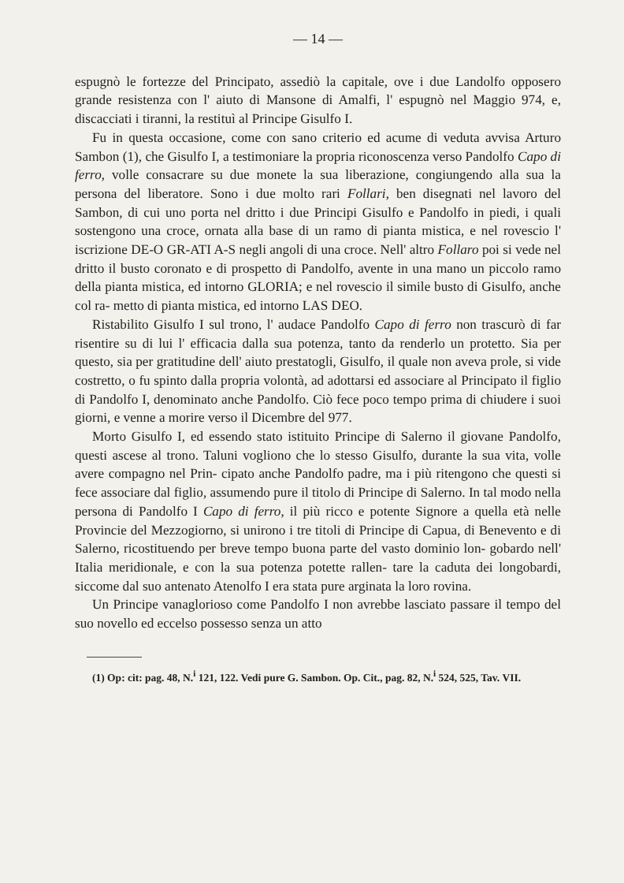— 14 —
espugnò le fortezze del Principato, assediò la capitale, ove i due Landolfo opposero grande resistenza con l' aiuto di Mansone di Amalfi, l' espugnò nel Maggio 974, e, discacciati i tiranni, la restituì al Principe Gisulfo I.
Fu in questa occasione, come con sano criterio ed acume di veduta avvisa Arturo Sambon (1), che Gisulfo I, a testimoniare la propria riconoscenza verso Pandolfo Capo di ferro, volle consacrare su due monete la sua liberazione, congiungendo alla sua la persona del liberatore. Sono i due molto rari Follari, ben disegnati nel lavoro del Sambon, di cui uno porta nel dritto i due Principi Gisulfo e Pandolfo in piedi, i quali sostengono una croce, ornata alla base di un ramo di pianta mistica, e nel rovescio l' iscrizione DE-O GR-ATI A-S negli angoli di una croce. Nell' altro Follaro poi si vede nel dritto il busto coronato e di prospetto di Pandolfo, avente in una mano un piccolo ramo della pianta mistica, ed intorno GLORIA; e nel rovescio il simile busto di Gisulfo, anche col ra- metto di pianta mistica, ed intorno LAS DEO.
Ristabilito Gisulfo I sul trono, l' audace Pandolfo Capo di ferro non trascurò di far risentire su di lui l' efficacia dalla sua potenza, tanto da renderlo un protetto. Sia per questo, sia per gratitudine dell' aiuto prestatogli, Gisulfo, il quale non aveva prole, si vide costretto, o fu spinto dalla propria volontà, ad adottarsi ed associare al Principato il figlio di Pandolfo I, denominato anche Pandolfo. Ciò fece poco tempo prima di chiudere i suoi giorni, e venne a morire verso il Dicembre del 977.
Morto Gisulfo I, ed essendo stato istituito Principe di Salerno il giovane Pandolfo, questi ascese al trono. Taluni vogliono che lo stesso Gisulfo, durante la sua vita, volle avere compagno nel Prin- cipato anche Pandolfo padre, ma i più ritengono che questi si fece associare dal figlio, assumendo pure il titolo di Principe di Salerno. In tal modo nella persona di Pandolfo I Capo di ferro, il più ricco e potente Signore a quella età nelle Provincie del Mezzogiorno, si unirono i tre titoli di Principe di Capua, di Benevento e di Salerno, ricostituendo per breve tempo buona parte del vasto dominio lon- gobardo nell' Italia meridionale, e con la sua potenza potette rallen- tare la caduta dei longobardi, siccome dal suo antenato Atenolfo I era stata pure arginata la loro rovina.
Un Principe vanaglorioso come Pandolfo I non avrebbe lasciato passare il tempo del suo novello ed eccelso possesso senza un atto
(1) Op: cit: pag. 48, N.<sup>i</sup> 121, 122. Vedi pure G. Sambon. Op. Cit., pag. 82, N.<sup>i</sup> 524, 525, Tav. VII.